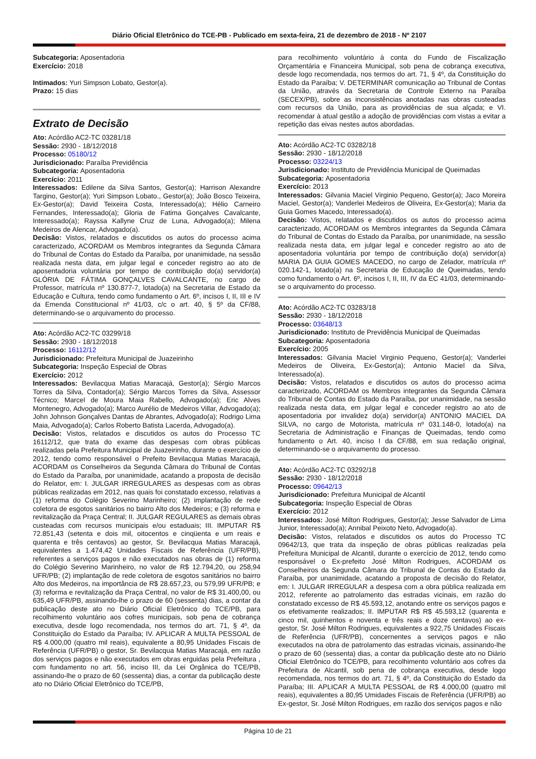Diário Oficial Eletrônico do TCE-PB - Publicado em sexta-feira, 21 de dezembro de 2018 - Nº 2107
Subcategoria: Aposentadoria
Exercício: 2018
Intimados: Yuri Simpson Lobato, Gestor(a).
Prazo: 15 dias
Extrato de Decisão
Ato: Acórdão AC2-TC 03281/18
Sessão: 2930 - 18/12/2018
Processo: 05180/12
Jurisdicionado: Paraíba Previdência
Subcategoria: Aposentadoria
Exercício: 2011
Interessados: Edilene da Silva Santos, Gestor(a); Harrison Alexandre Targino, Gestor(a); Yuri Simpson Lobato., Gestor(a); João Bosco Teixeira, Ex-Gestor(a); David Teixeira Costa, Interessado(a); Hélio Carneiro Fernandes, Interessado(a); Gloria de Fatima Gonçalves Cavalcante, Interessado(a); Rayssa Kallyne Cruz de Luna, Advogado(a); Milena Medeiros de Alencar, Advogado(a).
Decisão: Vistos, relatados e discutidos os autos do processo acima caracterizado, ACORDAM os Membros integrantes da Segunda Câmara do Tribunal de Contas do Estado da Paraíba, por unanimidade, na sessão realizada nesta data, em julgar legal e conceder registro ao ato de aposentadoria voluntária por tempo de contribuição do(a) servidor(a) GLÓRIA DE FÁTIMA GONÇALVES CAVALCANTE, no cargo de Professor, matrícula nº 130.877-7, lotado(a) na Secretaria de Estado da Educação e Cultura, tendo como fundamento o Art. 6º, incisos I, II, III e IV da Emenda Constitucional nº 41/03, c/c o art. 40, § 5º da CF/88, determinando-se o arquivamento do processo.
Ato: Acórdão AC2-TC 03299/18
Sessão: 2930 - 18/12/2018
Processo: 16112/12
Jurisdicionado: Prefeitura Municipal de Juazeirinho
Subcategoria: Inspeção Especial de Obras
Exercício: 2012
Interessados: Bevilacqua Matias Maracajá, Gestor(a); Sérgio Marcos Torres da Silva, Contador(a); Sérgio Marcos Torres da Silva, Assessor Técnico; Marcel de Moura Maia Rabello, Advogado(a); Eric Alves Montenegro, Advogado(a); Marco Aurélio de Medeiros Villar, Advogado(a); John Johnson Gonçalves Dantas de Abrantes, Advogado(a); Rodrigo Lima Maia, Advogado(a); Carlos Roberto Batista Lacerda, Advogado(a).
Decisão: Vistos, relatados e discutidos os autos do Processo TC 16112/12, que trata do exame das despesas com obras públicas realizadas pela Prefeitura Municipal de Juazeirinho, durante o exercício de 2012, tendo como responsável o Prefeito Bevilacqua Matias Maracajá, ACORDAM os Conselheiros da Segunda Câmara do Tribunal de Contas do Estado da Paraíba, por unanimidade, acatando a proposta de decisão do Relator, em: I. JULGAR IRREGULARES as despesas com as obras públicas realizadas em 2012, nas quais foi constatado excesso, relativas a (1) reforma do Colégio Severino Marinheiro; (2) implantação de rede coletora de esgotos sanitários no bairro Alto dos Medeiros; e (3) reforma e revitalização da Praça Central; II. JULGAR REGULARES as demais obras custeadas com recursos municipais e/ou estaduais; III. IMPUTAR R$ 72.851,43 (setenta e dois mil, oitocentos e cinqüenta e um reais e quarenta e três centavos) ao gestor, Sr. Bevilacqua Matias Maracajá, equivalentes a 1.474,42 Unidades Fiscais de Referência (UFR/PB), referentes a serviços pagos e não executados nas obras de (1) reforma do Colégio Severino Marinheiro, no valor de R$ 12.794,20, ou 258,94 UFR/PB; (2) implantação de rede coletora de esgotos sanitários no bairro Alto dos Medeiros, na importância de R$ 28.657,23, ou 579,99 UFR/PB; e (3) reforma e revitalização da Praça Central, no valor de R$ 31.400,00, ou 635,49 UFR/PB, assinando-lhe o prazo de 60 (sessenta) dias, a contar da publicação deste ato no Diário Oficial Eletrônico do TCE/PB, para recolhimento voluntário aos cofres municipais, sob pena de cobrança executiva, desde logo recomendada, nos termos do art. 71, § 4º, da Constituição do Estado da Paraíba; IV. APLICAR A MULTA PESSOAL de R$ 4.000,00 (quatro mil reais), equivalente a 80,95 Unidades Fiscais de Referência (UFR/PB) o gestor, Sr. Bevilacqua Matias Maracajá, em razão dos serviços pagos e não executados em obras erguidas pela Prefeitura , com fundamento no art. 56, inciso III, da Lei Orgânica do TCE/PB, assinando-lhe o prazo de 60 (sessenta) dias, a contar da publicação deste ato no Diário Oficial Eletrônico do TCE/PB,
para recolhimento voluntário à conta do Fundo de Fiscalização Orçamentária e Financeira Municipal, sob pena de cobrança executiva, desde logo recomendada, nos termos do art. 71, § 4º, da Constituição do Estado da Paraíba; V. DETERMINAR comunicação ao Tribunal de Contas da União, através da Secretaria de Controle Externo na Paraíba (SECEX/PB), sobre as inconsistências anotadas nas obras custeadas com recursos da União, para as providências de sua alçada; e VI. recomendar à atual gestão a adoção de providências com vistas a evitar a repetição das eivas nestes autos abordadas.
Ato: Acórdão AC2-TC 03282/18
Sessão: 2930 - 18/12/2018
Processo: 03224/13
Jurisdicionado: Instituto de Previdência Municipal de Queimadas
Subcategoria: Aposentadoria
Exercício: 2013
Interessados: Gilvania Maciel Virginio Pequeno, Gestor(a); Jaco Moreira Maciel, Gestor(a); Vanderlei Medeiros de Oliveira, Ex-Gestor(a); Maria da Guia Gomes Macedo, Interessado(a).
Decisão: Vistos, relatados e discutidos os autos do processo acima caracterizado, ACORDAM os Membros integrantes da Segunda Câmara do Tribunal de Contas do Estado da Paraíba, por unanimidade, na sessão realizada nesta data, em julgar legal e conceder registro ao ato de aposentadoria voluntária por tempo de contribuição do(a) servidor(a) MARIA DA GUIA GOMES MACEDO, no cargo de Zelador, matrícula nº 020.142-1, lotado(a) na Secretaria de Educação de Queimadas, tendo como fundamento o Art. 6º, incisos I, II, III, IV da EC 41/03, determinando-se o arquivamento do processo.
Ato: Acórdão AC2-TC 03283/18
Sessão: 2930 - 18/12/2018
Processo: 03648/13
Jurisdicionado: Instituto de Previdência Municipal de Queimadas
Subcategoria: Aposentadoria
Exercício: 2005
Interessados: Gilvania Maciel Virginio Pequeno, Gestor(a); Vanderlei Medeiros de Oliveira, Ex-Gestor(a); Antonio Maciel da Silva, Interessado(a).
Decisão: Vistos, relatados e discutidos os autos do processo acima caracterizado, ACORDAM os Membros integrantes da Segunda Câmara do Tribunal de Contas do Estado da Paraíba, por unanimidade, na sessão realizada nesta data, em julgar legal e conceder registro ao ato de aposentadoria por invalidez do(a) servidor(a) ANTONIO MACIEL DA SILVA, no cargo de Motorista, matrícula nº 031.148-0, lotado(a) na Secretaria de Administração e Finanças de Queimadas, tendo como fundamento o Art. 40, inciso I da CF/88, em sua redação original, determinando-se o arquivamento do processo.
Ato: Acórdão AC2-TC 03292/18
Sessão: 2930 - 18/12/2018
Processo: 09642/13
Jurisdicionado: Prefeitura Municipal de Alcantil
Subcategoria: Inspeção Especial de Obras
Exercício: 2012
Interessados: José Milton Rodrigues, Gestor(a); Jesse Salvador de Lima Junior, Interessado(a); Annibal Peixoto Neto, Advogado(a).
Decisão: Vistos, relatados e discutidos os autos do Processo TC 09642/13, que trata da inspeção de obras públicas realizadas pela Prefeitura Municipal de Alcantil, durante o exercício de 2012, tendo como responsável o Ex-prefeito José Milton Rodrigues, ACORDAM os Conselheiros da Segunda Câmara do Tribunal de Contas do Estado da Paraíba, por unanimidade, acatando a proposta de decisão do Relator, em: I. JULGAR IRREGULAR a despesa com a obra pública realizada em 2012, referente ao patrolamento das estradas vicinais, em razão do constatado excesso de R$ 45.593,12, anotando entre os serviços pagos e os efetivamente realizados; II. IMPUTAR R$ R$ 45.593,12 (quarenta e cinco mil, quinhentos e noventa e três reais e doze centavos) ao ex-gestor, Sr. José Milton Rodrigues, equivalentes a 922,75 Unidades Fiscais de Referência (UFR/PB), concernentes a serviços pagos e não executados na obra de patrolamento das estradas vicinais, assinando-lhe o prazo de 60 (sessenta) dias, a contar da publicação deste ato no Diário Oficial Eletrônico do TCE/PB, para recolhimento voluntário aos cofres da Prefeitura de Alcantil, sob pena de cobrança executiva, desde logo recomendada, nos termos do art. 71, § 4º, da Constituição do Estado da Paraíba; III. APLICAR A MULTA PESSOAL de R$ 4.000,00 (quatro mil reais), equivalentes a 80,95 Umidades Fiscais de Referência (UFR/PB) ao Ex-gestor, Sr. José Milton Rodrigues, em razão dos serviços pagos e não
Página 10 de 21